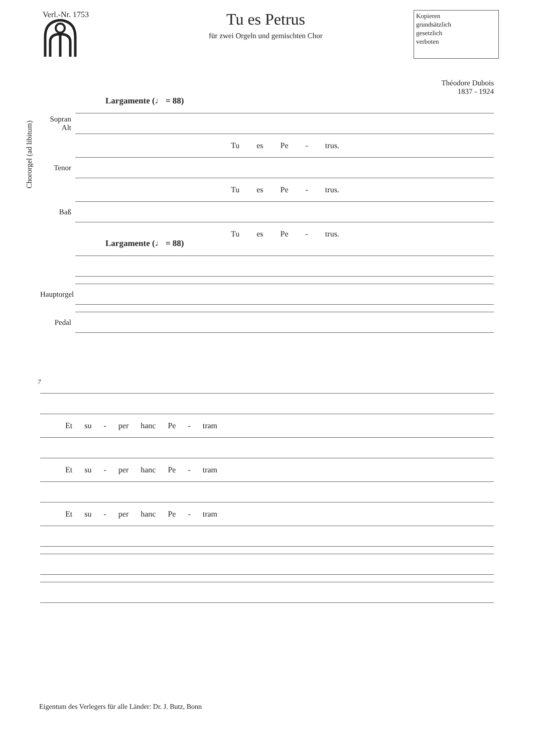Verl.-Nr. 1753
Tu es Petrus
für zwei Orgeln und gemischten Chor
Kopieren
grundsätzlich
gesetzlich
verboten
Théodore Dubois
1837 - 1924
Chororgel (ad libitum)
Largamente (♩ = 88)
Sopran Alt
Tu es Pe - trus.
Tenor
Tu es Pe - trus.
Baß
Tu es Pe - trus.
Largamente (♩ = 88)
Hauptorgel
Pedal
7
Et su - per hanc Pe - tram
Et su - per hanc Pe - tram
Et su - per hanc Pe - tram
Eigentum des Verlegers für alle Länder: Dr. J. Butz, Bonn